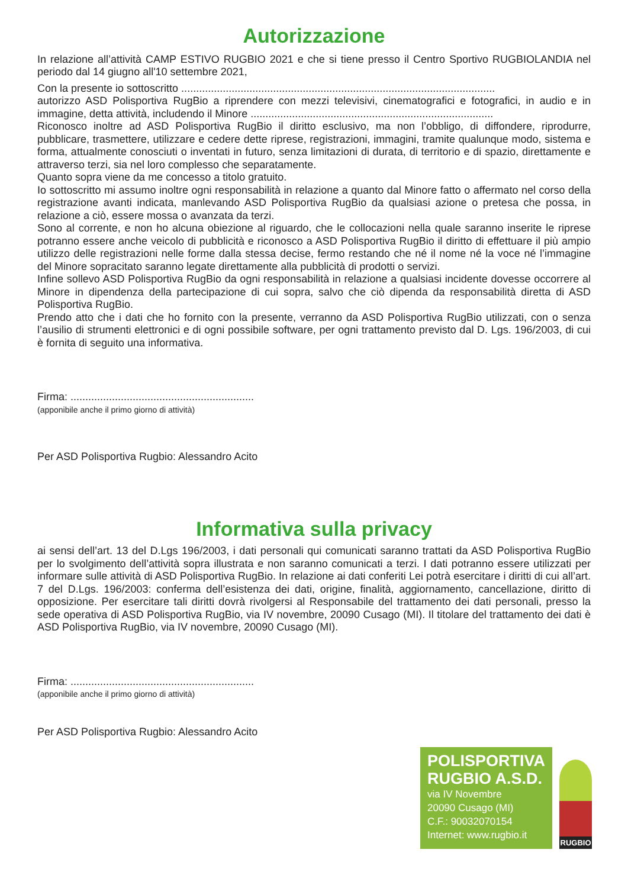Autorizzazione
In relazione all’attività CAMP ESTIVO RUGBIO 2021 e che si tiene presso il Centro Sportivo RUGBIOLANDIA nel periodo dal 14 giugno all'10 settembre 2021,
Con la presente io sottoscritto ..........................................................................................................
autorizzo ASD Polisportiva RugBio a riprendere con mezzi televisivi, cinematografici e fotografici, in audio e in immagine, detta attività, includendo il Minore ..................................................................................
Riconosco inoltre ad ASD Polisportiva RugBio il diritto esclusivo, ma non l’obbligo, di diffondere, riprodurre, pubblicare, trasmettere, utilizzare e cedere dette riprese, registrazioni, immagini, tramite qualunque modo, sistema e forma, attualmente conosciuti o inventati in futuro, senza limitazioni di durata, di territorio e di spazio, direttamente e attraverso terzi, sia nel loro complesso che separatamente.
Quanto sopra viene da me concesso a titolo gratuito.
Io sottoscritto mi assumo inoltre ogni responsabilità in relazione a quanto dal Minore fatto o affermato nel corso della registrazione avanti indicata, manlevando ASD Polisportiva RugBio da qualsiasi azione o pretesa che possa, in relazione a ciò, essere mossa o avanzata da terzi.
Sono al corrente, e non ho alcuna obiezione al riguardo, che le collocazioni nella quale saranno inserite le riprese potranno essere anche veicolo di pubblicità e riconosco a ASD Polisportiva RugBio il diritto di effettuare il più ampio utilizzo delle registrazioni nelle forme dalla stessa decise, fermo restando che né il nome né la voce né l’immagine del Minore sopracitato saranno legate direttamente alla pubblicità di prodotti o servizi.
Infine sollevo ASD Polisportiva RugBio da ogni responsabilità in relazione a qualsiasi incidente dovesse occorrere al Minore in dipendenza della partecipazione di cui sopra, salvo che ciò dipenda da responsabilità diretta di ASD Polisportiva RugBio.
Prendo atto che i dati che ho fornito con la presente, verranno da ASD Polisportiva RugBio utilizzati, con o senza l’ausilio di strumenti elettronici e di ogni possibile software, per ogni trattamento previsto dal D. Lgs. 196/2003, di cui è fornita di seguito una informativa.
Firma: ..............................................................
(apponibile anche il primo giorno di attività)
Per ASD Polisportiva Rugbio: Alessandro Acito
Informativa sulla privacy
ai sensi dell’art. 13 del D.Lgs 196/2003, i dati personali qui comunicati saranno trattati da ASD Polisportiva RugBio per lo svolgimento dell’attività sopra illustrata e non saranno comunicati a terzi. I dati potranno essere utilizzati per informare sulle attività di ASD Polisportiva RugBio. In relazione ai dati conferiti Lei potrà esercitare i diritti di cui all’art. 7 del D.Lgs. 196/2003: conferma dell’esistenza dei dati, origine, finalità, aggiornamento, cancellazione, diritto di opposizione. Per esercitare tali diritti dovrà rivolgersi al Responsabile del trattamento dei dati personali, presso la sede operativa di ASD Polisportiva RugBio, via IV novembre, 20090 Cusago (MI). Il titolare del trattamento dei dati è ASD Polisportiva RugBio, via IV novembre, 20090 Cusago (MI).
Firma: ..............................................................
(apponibile anche il primo giorno di attività)
Per ASD Polisportiva Rugbio: Alessandro Acito
POLISPORTIVA
RUGBIO A.S.D.
via IV Novembre
20090 Cusago (MI)
C.F.: 90032070154
Internet: www.rugbio.it
RUGBIO